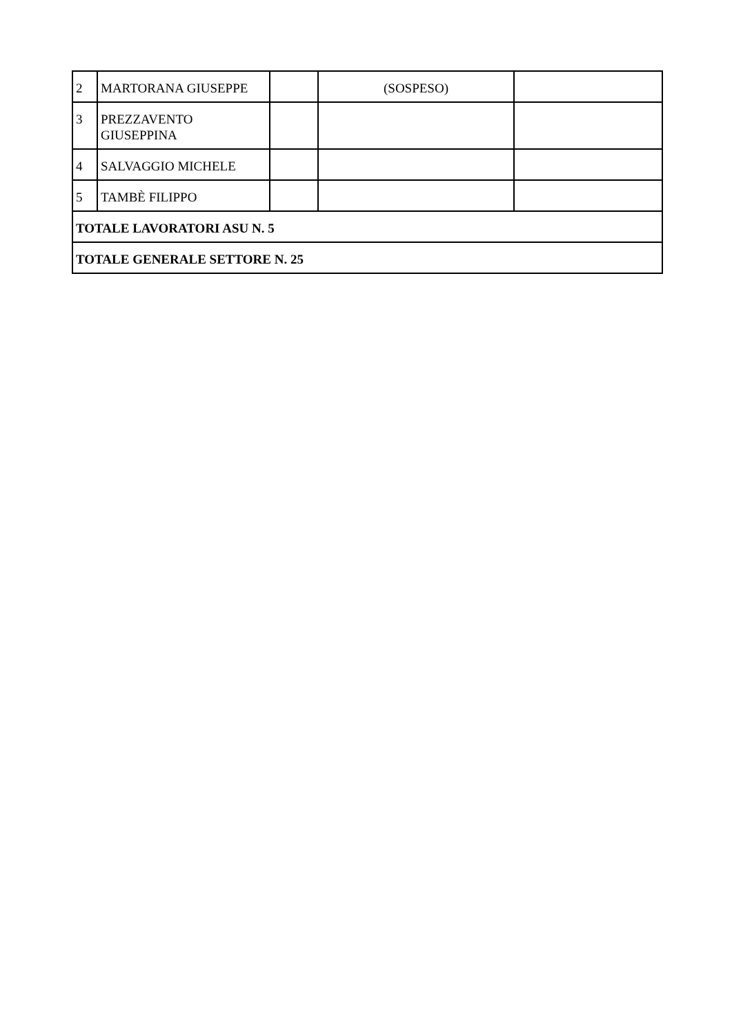| 2 | MARTORANA GIUSEPPE | | (SOSPESO) | |
| 3 | PREZZAVENTO GIUSEPPINA | | | |
| 4 | SALVAGGIO MICHELE | | | |
| 5 | TAMBÈ FILIPPO | | | |
| TOTALE LAVORATORI ASU N. 5 | | | | |
| TOTALE GENERALE SETTORE N. 25 | | | | |